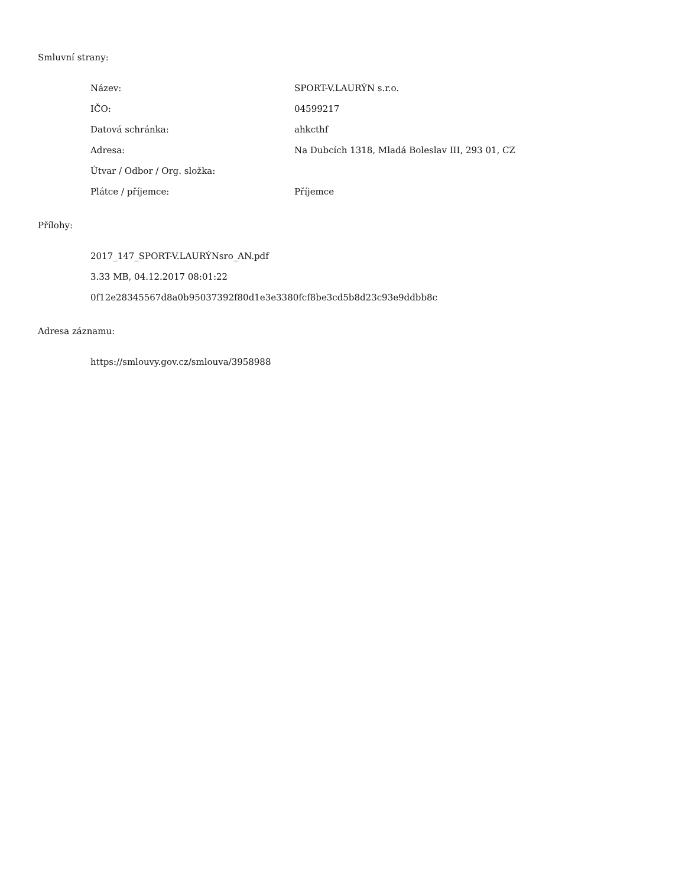Smluvní strany:
| Název: | SPORT-V.LAURÝN s.r.o. |
| IČO: | 04599217 |
| Datová schránka: | ahkcthf |
| Adresa: | Na Dubcích 1318, Mladá Boleslav III, 293 01, CZ |
| Útvar / Odbor / Org. složka: | |
| Plátce / příjemce: | Příjemce |
Přílohy:
2017_147_SPORT-V.LAURÝNsro_AN.pdf
3.33 MB, 04.12.2017 08:01:22
0f12e28345567d8a0b95037392f80d1e3e3380fcf8be3cd5b8d23c93e9ddbb8c
Adresa záznamu:
https://smlouvy.gov.cz/smlouva/3958988